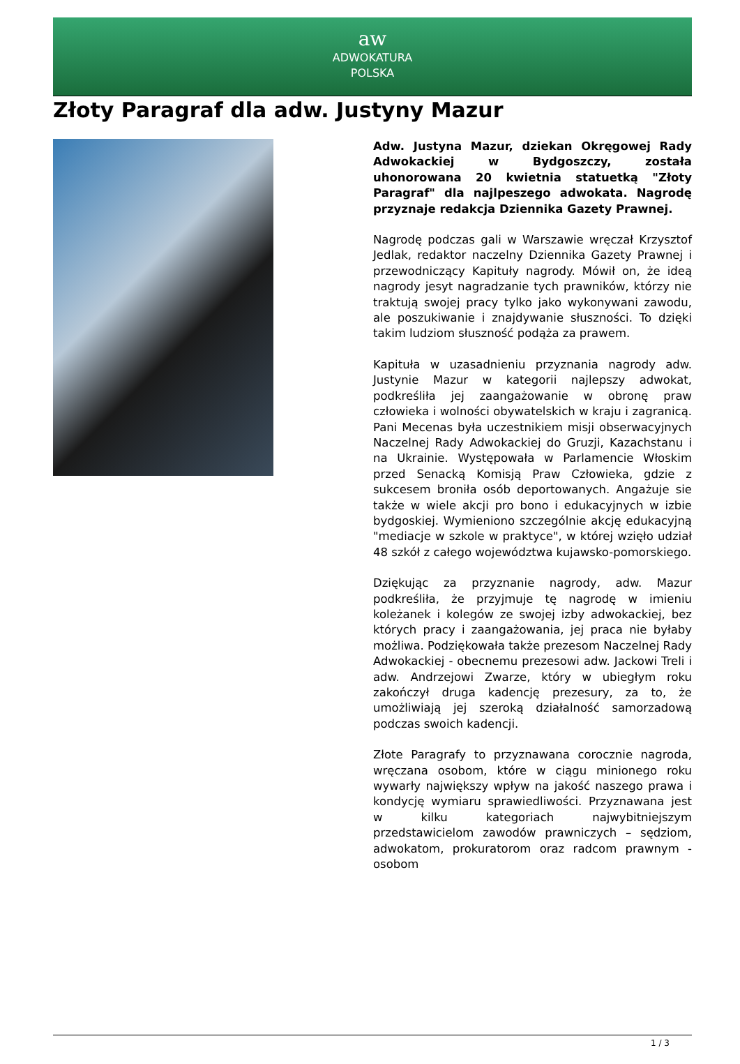aw
ADWOKATURA
POLSKA
Złoty Paragraf dla adw. Justyny Mazur
Adw. Justyna Mazur, dziekan Okręgowej Rady Adwokackiej w Bydgoszczy, została uhonorowana 20 kwietnia statuetką "Złoty Paragraf" dla najlpeszego adwokata. Nagrodę przyznaje redakcja Dziennika Gazety Prawnej.
Nagrodę podczas gali w Warszawie wręczał Krzysztof Jedlak, redaktor naczelny Dziennika Gazety Prawnej i przewodniczący Kapituły nagrody. Mówił on, że ideą nagrody jesyt nagradzanie tych prawników, którzy nie traktują swojej pracy tylko jako wykonywani zawodu, ale poszukiwanie i znajdywanie słuszności. To dzięki takim ludziom słuszność podąża za prawem.
Kapituła w uzasadnieniu przyznania nagrody adw. Justynie Mazur w kategorii najlepszy adwokat, podkreśliła jej zaangażowanie w obronę praw człowieka i wolności obywatelskich w kraju i zagranicą. Pani Mecenas była uczestnikiem misji obserwacyjnych Naczelnej Rady Adwokackiej do Gruzji, Kazachstanu i na Ukrainie. Występowała w Parlamencie Włoskim przed Senacką Komisją Praw Człowieka, gdzie z sukcesem broniła osób deportowanych. Angażuje sie także w wiele akcji pro bono i edukacyjnych w izbie bydgoskiej. Wymieniono szczególnie akcję edukacyjną "mediacje w szkole w praktyce", w której wzięło udział 48 szkół z całego województwa kujawsko-pomorskiego.
Dziękując za przyznanie nagrody, adw. Mazur podkreśliła, że przyjmuje tę nagrodę w imieniu koleżanek i kolegów ze swojej izby adwokackiej, bez których pracy i zaangażowania, jej praca nie byłaby możliwa. Podziękowała także prezesom Naczelnej Rady Adwokackiej - obecnemu prezesowi adw. Jackowi Treli i adw. Andrzejowi Zwarze, który w ubiegłym roku zakończył druga kadencję prezesury, za to, że umożliwiają jej szeroką działalność samorzadową podczas swoich kadencji.
Złote Paragrafy to przyznawana corocznie nagroda, wręczana osobom, które w ciągu minionego roku wywarły największy wpływ na jakość naszego prawa i kondycję wymiaru sprawiedliwości. Przyznawana jest w kilku kategoriach najwybitniejszym przedstawicielom zawodów prawniczych – sędziom, adwokatom, prokuratorom oraz radcom prawnym - osobom
1 / 3